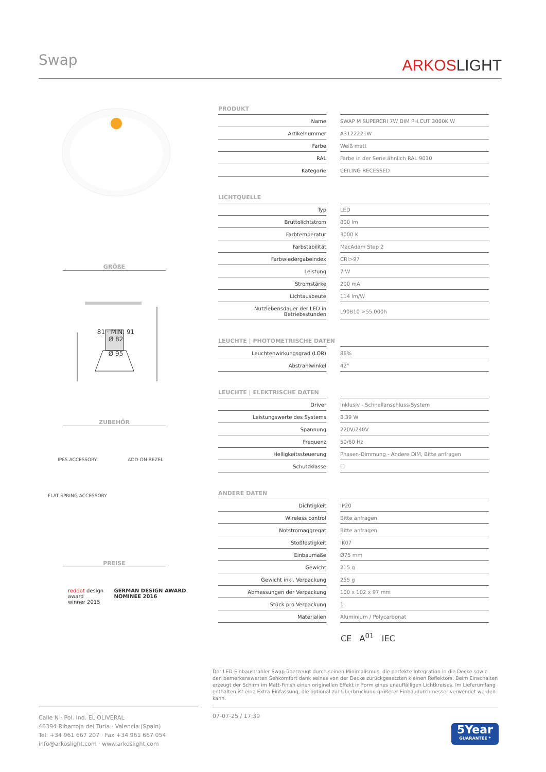Swap ARKOSLIGHT
GRÖßE
81 · MIN. 91
Ø 82
Ø 95
ZUBEHÖR
IP65 ACCESSORY ADD-ON BEZEL
FLAT SPRING ACCESSORY
PREISE
red dot design award
winner 2015
GERMAN DESIGN AWARD NOMINEE 2016
PRODUKT
| Name | SWAP M SUPERCRI 7W DIM PH.CUT 3000K W |
| Artikelnummer | A3122221W |
| Farbe | Weiß matt |
| RAL | Farbe in der Serie ähnlich RAL 9010 |
| Kategorie | CEILING RECESSED |
LICHTQUELLE
| Typ | LED |
| Bruttolichtstrom | 800 lm |
| Farbtemperatur | 3000 K |
| Farbstabilität | MacAdam Step 2 |
| Farbwiedergabeindex | CRI>97 |
| Leistung | 7 W |
| Stromstärke | 200 mA |
| Lichtausbeute | 114 lm/W |
| Nutzlebensdauer der LED in Betriebsstunden | L90B10 >55.000h |
LEUCHTE | PHOTOMETRISCHE DATEN
| Leuchtenwirkungsgrad (LOR) | 86% |
| Abstrahlwinkel | 42° |
LEUCHTE | ELEKTRISCHE DATEN
| Driver | Inklusiv - Schnellanschluss-System |
| Leistungswerte des Systems | 8,39 W |
| Spannung | 220V/240V |
| Frequenz | 50/60 Hz |
| Helligkeitssteuerung | Phasen-Dimmung - Andere DIM, Bitte anfragen |
| Schutzklasse | ☐ |
ANDERE DATEN
| Dichtigkeit | IP20 |
| Wireless control | Bitte anfragen |
| Notstromaggregat | Bitte anfragen |
| Stoßfestigkeit | IK07 |
| Einbaumaße | Ø75 mm |
| Gewicht | 215 g |
| Gewicht inkl. Verpackung | 255 g |
| Abmessungen der Verpackung | 100 x 102 x 97 mm |
| Stück pro Verpackung | 1 |
| Materialien | Aluminium / Polycarbonat |
CE A<sup>01</sup> IEC
Der LED-Einbaustrahler Swap überzeugt durch seinen Minimalismus, die perfekte Integration in die Decke sowie den bemerkenswerten Sehkomfort dank seines von der Decke zurückgesetzten kleinen Reflektors. Beim Einschalten erzeugt der Schirm im Matt-Finish einen originellen Effekt in Form eines unauffälligen Lichtkreises. Im Lieferumfang enthalten ist eine Extra-Einfassung, die optional zur Überbrückung größerer Einbaudurchmesser verwendet werden kann.
Calle N · Pol. Ind. EL OLIVERAL
46394 Ribarroja del Turia · Valencia (Spain)
Tel. +34 961 667 207 · Fax +34 961 667 054
info@arkoslight.com · www.arkoslight.com
07-07-25 / 17:39
5Year
GUARANTEE *